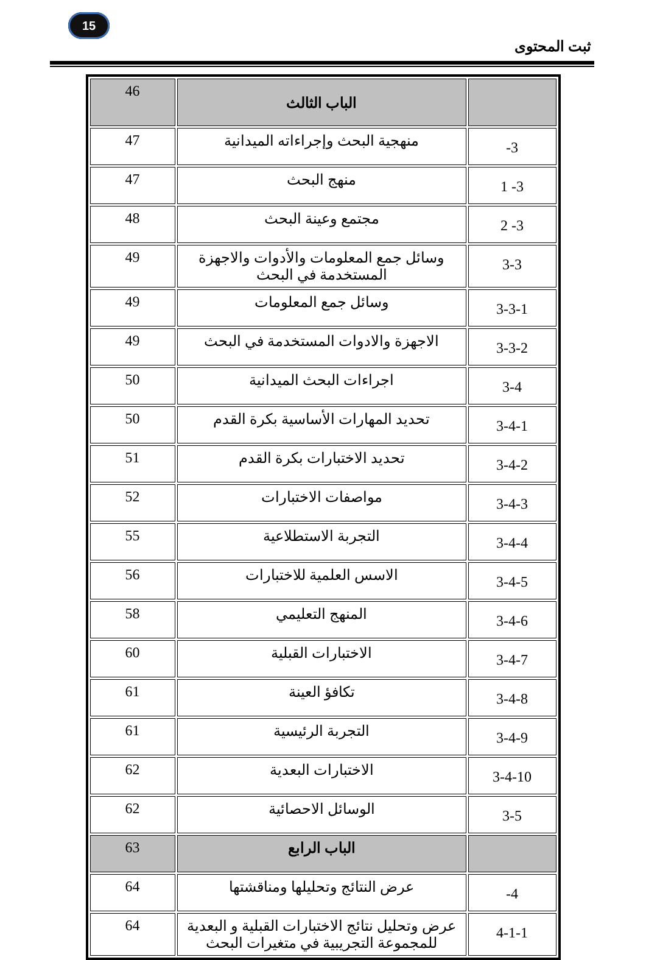15
ثبت المحتوى
| | الباب الثالث | 46 |
| 3- | منهجية البحث وإجراءاته الميدانية | 47 |
| 3- 1 | منهج البحث | 47 |
| 3- 2 | مجتمع وعينة البحث | 48 |
| 3-3 | وسائل جمع المعلومات والأدوات والاجهزة المستخدمة في البحث | 49 |
| 3-3-1 | وسائل جمع المعلومات | 49 |
| 3-3-2 | الاجهزة والادوات المستخدمة في البحث | 49 |
| 3-4 | اجراءات البحث الميدانية | 50 |
| 3-4-1 | تحديد المهارات الأساسية بكرة القدم | 50 |
| 3-4-2 | تحديد الاختبارات بكرة القدم | 51 |
| 3-4-3 | مواصفات الاختبارات | 52 |
| 3-4-4 | التجربة الاستطلاعية | 55 |
| 3-4-5 | الاسس العلمية للاختبارات | 56 |
| 3-4-6 | المنهج التعليمي | 58 |
| 3-4-7 | الاختبارات القبلية | 60 |
| 3-4-8 | تكافؤ العينة | 61 |
| 3-4-9 | التجربة الرئيسية | 61 |
| 3-4-10 | الاختبارات البعدية | 62 |
| 3-5 | الوسائل الاحصائية | 62 |
| | الباب الرابع | 63 |
| 4- | عرض النتائج وتحليلها ومناقشتها | 64 |
| 4-1-1 | عرض وتحليل نتائج الاختبارات القبلية و البعدية للمجموعة التجريبية في متغيرات البحث | 64 |